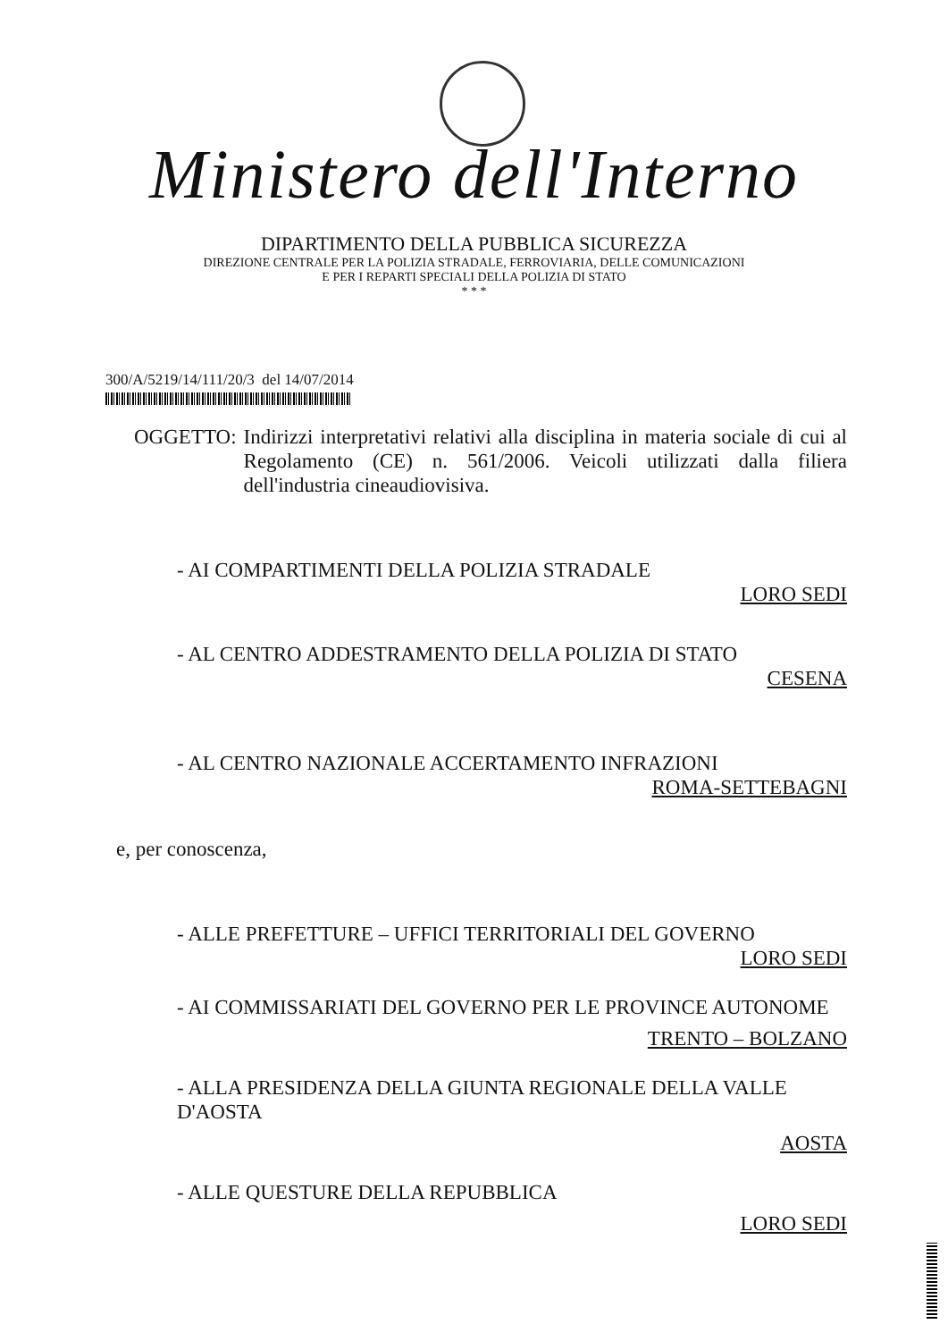Ministero dell'Interno
DIPARTIMENTO DELLA PUBBLICA SICUREZZA
DIREZIONE CENTRALE PER LA POLIZIA STRADALE, FERROVIARIA, DELLE COMUNICAZIONI
E PER I REPARTI SPECIALI DELLA POLIZIA DI STATO
* * *
300/A/5219/14/111/20/3 del 14/07/2014
OGGETTO: Indirizzi interpretativi relativi alla disciplina in materia sociale di cui al Regolamento (CE) n. 561/2006. Veicoli utilizzati dalla filiera dell'industria cineaudiovisiva.
- AI COMPARTIMENTI DELLA POLIZIA STRADALE
LORO SEDI
- AL CENTRO ADDESTRAMENTO DELLA POLIZIA DI STATO
CESENA
- AL CENTRO NAZIONALE ACCERTAMENTO INFRAZIONI
ROMA-SETTEBAGNI
e, per conoscenza,
- ALLE PREFETTURE – UFFICI TERRITORIALI DEL GOVERNO
LORO SEDI
- AI COMMISSARIATI DEL GOVERNO PER LE PROVINCE AUTONOME
TRENTO – BOLZANO
- ALLA PRESIDENZA DELLA GIUNTA REGIONALE DELLA VALLE D'AOSTA
AOSTA
- ALLE QUESTURE DELLA REPUBBLICA
LORO SEDI